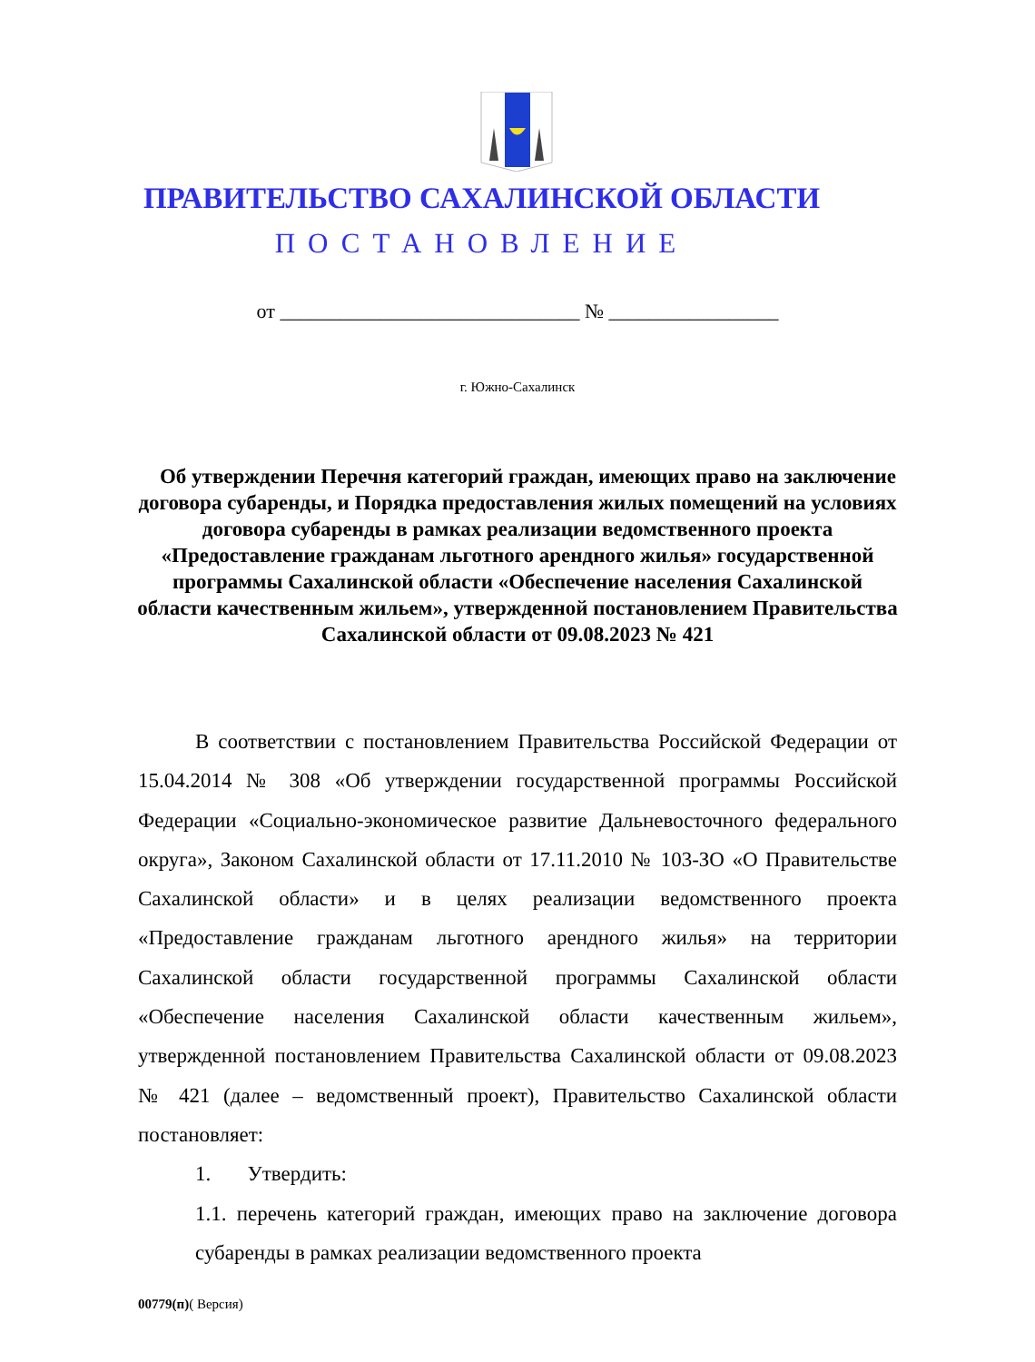ПРАВИТЕЛЬСТВО САХАЛИНСКОЙ ОБЛАСТИ
ПОСТАНОВЛЕНИЕ
от ______________________________ № _________________
г. Южно-Сахалинск
Об утверждении Перечня категорий граждан, имеющих право на заключение договора субаренды, и Порядка предоставления жилых помещений на условиях договора субаренды в рамках реализации ведомственного проекта «Предоставление гражданам льготного арендного жилья» государственной программы Сахалинской области «Обеспечение населения Сахалинской области качественным жильем», утвержденной постановлением Правительства Сахалинской области от 09.08.2023 № 421
В соответствии с постановлением Правительства Российской Федерации от 15.04.2014 № 308 «Об утверждении государственной программы Российской Федерации «Социально-экономическое развитие Дальневосточного федерального округа», Законом Сахалинской области от 17.11.2010 № 103-ЗО «О Правительстве Сахалинской области» и в целях реализации ведомственного проекта «Предоставление гражданам льготного арендного жилья» на территории Сахалинской области государственной программы Сахалинской области «Обеспечение населения Сахалинской области качественным жильем», утвержденной постановлением Правительства Сахалинской области от 09.08.2023 № 421 (далее – ведомственный проект), Правительство Сахалинской области постановляет:
1. Утвердить:
1.1. перечень категорий граждан, имеющих право на заключение договора субаренды в рамках реализации ведомственного проекта
00779(п)( Версия)